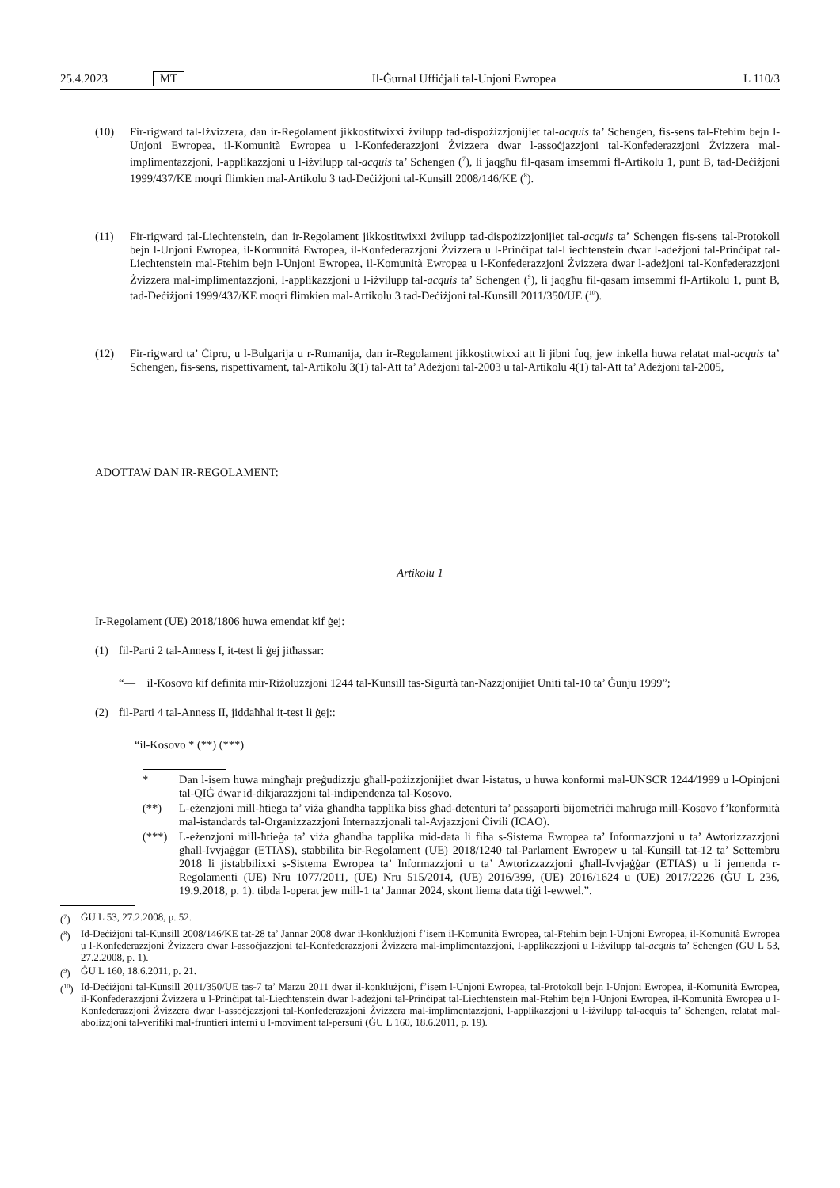25.4.2023 MT Il-Ġurnal Uffiċjali tal-Unjoni Ewropea L 110/3
(10) Fir-rigward tal-Iżvizzera, dan ir-Regolament jikkostitwixxi żvilupp tad-dispożizzjonijiet tal-acquis ta’ Schengen, fis-sens tal-Ftehim bejn l-Unjoni Ewropea, il-Komunità Ewropea u l-Konfederazzjoni Żvizzera dwar l-assoċjazzjoni tal-Konfederazzjoni Żvizzera mal-implimentazzjoni, l-applikazzjoni u l-iżvilupp tal-acquis ta’ Schengen (<sup>7</sup>), li jaqgħu fil-qasam imsemmi fl-Artikolu 1, punt B, tad-Deċiżjoni 1999/437/KE moqri flimkien mal-Artikolu 3 tad-Deċiżjoni tal-Kunsill 2008/146/KE (<sup>8</sup>).
(11) Fir-rigward tal-Liechtenstein, dan ir-Regolament jikkostitwixxi żvilupp tad-dispożizzjonijiet tal-acquis ta’ Schengen fis-sens tal-Protokoll bejn l-Unjoni Ewropea, il-Komunità Ewropea, il-Konfederazzjoni Żvizzera u l-Prinċipat tal-Liechtenstein dwar l-adeżjoni tal-Prinċipat tal-Liechtenstein mal-Ftehim bejn l-Unjoni Ewropea, il-Komunità Ewropea u l-Konfederazzjoni Żvizzera dwar l-adeżjoni tal-Konfederazzjoni Żvizzera mal-implimentazzjoni, l-applikazzjoni u l-iżvilupp tal-acquis ta’ Schengen (<sup>9</sup>), li jaqgħu fil-qasam imsemmi fl-Artikolu 1, punt B, tad-Deċiżjoni 1999/437/KE moqri flimkien mal-Artikolu 3 tad-Deċiżjoni tal-Kunsill 2011/350/UE (<sup>10</sup>).
(12) Fir-rigward ta’ Ċipru, u l-Bulgarija u r-Rumanija, dan ir-Regolament jikkostitwixxi att li jibni fuq, jew inkella huwa relatat mal-acquis ta’ Schengen, fis-sens, rispettivament, tal-Artikolu 3(1) tal-Att ta’ Adeżjoni tal-2003 u tal-Artikolu 4(1) tal-Att ta’ Adeżjoni tal-2005,
ADOTTAW DAN IR-REGOLAMENT:
Artikolu 1
Ir-Regolament (UE) 2018/1806 huwa emendat kif ġej:
(1) fil-Parti 2 tal-Anness I, it-test li ġej jitħassar:
“— il-Kosovo kif definita mir-Riżoluzzjoni 1244 tal-Kunsill tas-Sigurtà tan-Nazzjonijiet Uniti tal-10 ta’ Ġunju 1999”;
(2) fil-Parti 4 tal-Anness II, jiddaħħal it-test li ġej::
“il-Kosovo * (**) (***)
* Dan l-isem huwa mingħajr preġudizzju għall-pożizzjonijiet dwar l-istatus, u huwa konformi mal-UNSCR 1244/1999 u l-Opinjoni tal-QIĠ dwar id-dikjarazzjoni tal-indipendenza tal-Kosovo.
(**) L-eżenzjoni mill-ħtieġa ta’ viża għandha tapplika biss għad-detenturi ta’ passaporti bijometriċi maħruġa mill-Kosovo f’konformità mal-istandards tal-Organizzazzjoni Internazzjonali tal-Avjazzjoni Ċivili (ICAO).
(***) L-eżenzjoni mill-ħtieġa ta’ viża għandha tapplika mid-data li fiha s-Sistema Ewropea ta’ Informazzjoni u ta’ Awtorizzazzjoni għall-Ivvjaġġar (ETIAS), stabbilita bir-Regolament (UE) 2018/1240 tal-Parlament Ewropew u tal-Kunsill tat-12 ta’ Settembru 2018 li jistabbilixxi s-Sistema Ewropea ta’ Informazzjoni u ta’ Awtorizzazzjoni għall-Ivvjaġġar (ETIAS) u li jemenda r-Regolamenti (UE) Nru 1077/2011, (UE) Nru 515/2014, (UE) 2016/399, (UE) 2016/1624 u (UE) 2017/2226 (ĠU L 236, 19.9.2018, p. 1). tibda l-operat jew mill-1 ta’ Jannar 2024, skont liema data tiġi l-ewwel.”.
(<sup>7</sup>) ĠU L 53, 27.2.2008, p. 52.
(<sup>8</sup>) Id-Deċiżjoni tal-Kunsill 2008/146/KE tat-28 ta’ Jannar 2008 dwar il-konklużjoni f’isem il-Komunità Ewropea, tal-Ftehim bejn l-Unjoni Ewropea, il-Komunità Ewropea u l-Konfederazzjoni Żvizzera dwar l-assoċjazzjoni tal-Konfederazzjoni Żvizzera mal-implimentazzjoni, l-applikazzjoni u l-iżvilupp tal-acquis ta’ Schengen (ĠU L 53, 27.2.2008, p. 1).
(<sup>9</sup>) ĠU L 160, 18.6.2011, p. 21.
(<sup>10</sup>)
Id-Deċiżjoni tal-Kunsill 2011/350/UE tas-7 ta’ Marzu 2011 dwar il-konklużjoni, f’isem l-Unjoni Ewropea, tal-Protokoll bejn l-Unjoni Ewropea, il-Komunità Ewropea, il-Konfederazzjoni Żvizzera u l-Prinċipat tal-Liechtenstein dwar l-adeżjoni tal-Prinċipat tal-Liechtenstein mal-Ftehim bejn l-Unjoni Ewropea, il-Komunità Ewropea u l-Konfederazzjoni Żvizzera dwar l-assoċjazzjoni tal-Konfederazzjoni Żvizzera mal-implimentazzjoni, l-applikazzjoni u l-iżvilupp tal-acquis ta’ Schengen, relatat mal-abolizzjoni tal-verifiki mal-fruntieri interni u l-moviment tal-persuni (ĠU L 160, 18.6.2011, p. 19).